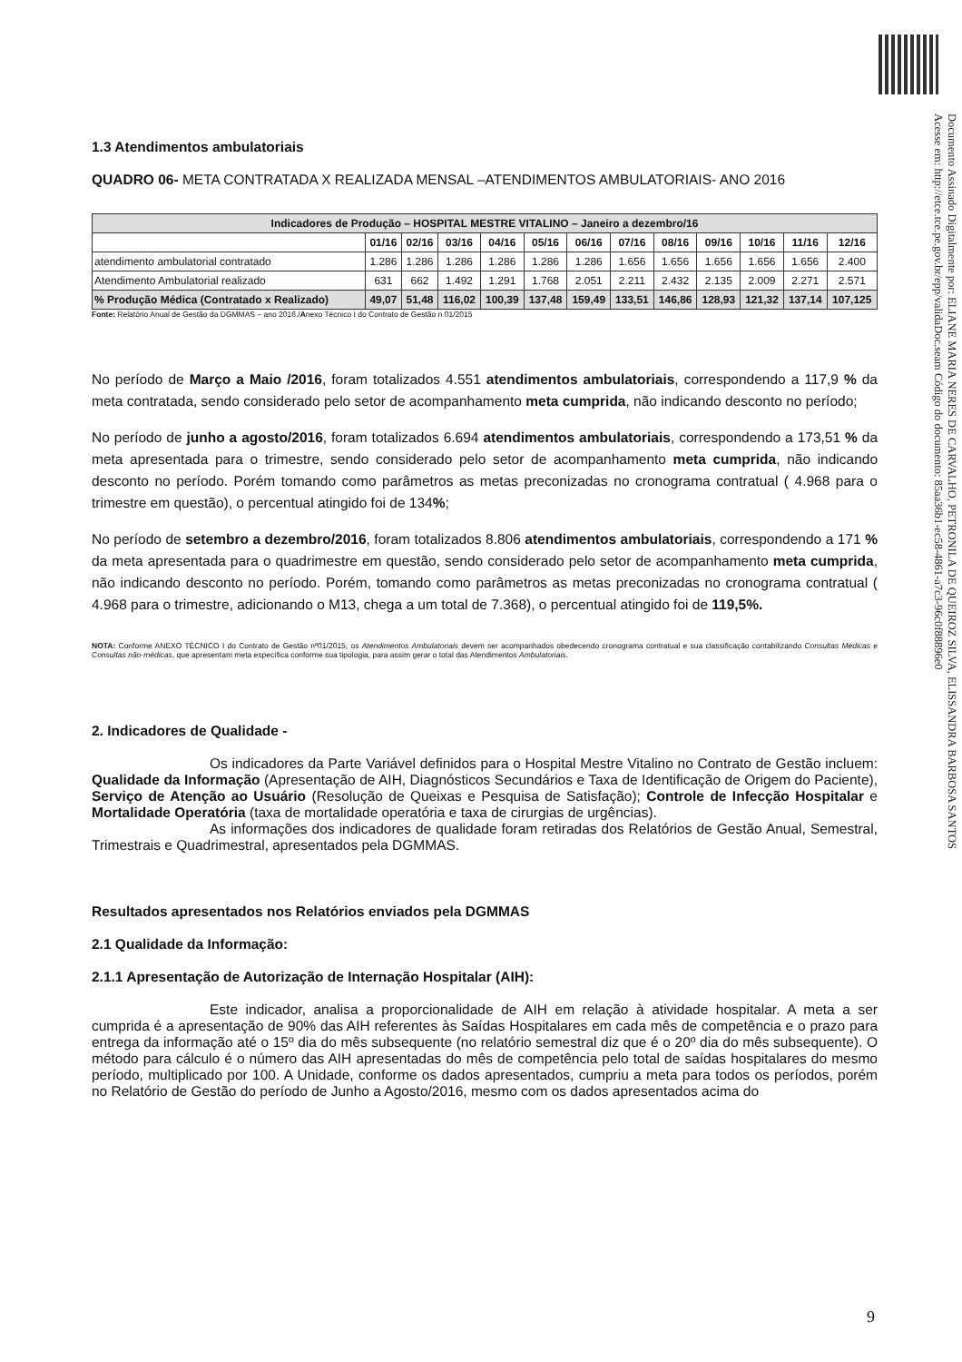Documento Assinado Digitalmente por: ELIANE MARIA NERES DE CARVALHO, PETRONILA DE QUEIROZ SILVA, ELISSANDRA BARBOSA SANTOS
Acesse em: http://etce.tce.pe.gov.br/epp/validaDoc.seam Código do documento: 85aa36b1-ec58-4861-a7c3-96c0f88896e0
1.3 Atendimentos ambulatoriais
QUADRO 06- META CONTRATADA X REALIZADA MENSAL –ATENDIMENTOS AMBULATORIAIS- ANO 2016
| Indicadores de Produção – HOSPITAL MESTRE VITALINO – Janeiro a dezembro/16 | | | | | | | | | | | | |
| --- | --- | --- | --- | --- | --- | --- | --- | --- | --- | --- | --- | --- |
| | 01/16 | 02/16 | 03/16 | 04/16 | 05/16 | 06/16 | 07/16 | 08/16 | 09/16 | 10/16 | 11/16 | 12/16 |
| atendimento ambulatorial contratado | 1.286 | 1.286 | 1.286 | 1.286 | 1.286 | 1.286 | 1.656 | 1.656 | 1.656 | 1.656 | 1.656 | 2.400 |
| Atendimento Ambulatorial realizado | 631 | 662 | 1.492 | 1.291 | 1.768 | 2.051 | 2.211 | 2.432 | 2.135 | 2.009 | 2.271 | 2.571 |
| % Produção Médica (Contratado x Realizado) | 49,07 | 51,48 | 116,02 | 100,39 | 137,48 | 159,49 | 133,51 | 146,86 | 128,93 | 121,32 | 137,14 | 107,125 |
Fonte: Relatório Anual de Gestão da DGMMAS – ano 2016./Anexo Técnico I do Contrato de Gestão n 01/2015
No período de Março a Maio /2016, foram totalizados 4.551 atendimentos ambulatoriais, correspondendo a 117,9 % da meta contratada, sendo considerado pelo setor de acompanhamento meta cumprida, não indicando desconto no período;
No período de junho a agosto/2016, foram totalizados 6.694 atendimentos ambulatoriais, correspondendo a 173,51 % da meta apresentada para o trimestre, sendo considerado pelo setor de acompanhamento meta cumprida, não indicando desconto no período. Porém tomando como parâmetros as metas preconizadas no cronograma contratual ( 4.968 para o trimestre em questão), o percentual atingido foi de 134%;
No período de setembro a dezembro/2016, foram totalizados 8.806 atendimentos ambulatoriais, correspondendo a 171 % da meta apresentada para o quadrimestre em questão, sendo considerado pelo setor de acompanhamento meta cumprida, não indicando desconto no período. Porém, tomando como parâmetros as metas preconizadas no cronograma contratual ( 4.968 para o trimestre, adicionando o M13, chega a um total de 7.368), o percentual atingido foi de 119,5%.
NOTA: Conforme ANEXO TÉCNICO I do Contrato de Gestão nº01/2015, os Atendimentos Ambulatoriais devem ser acompanhados obedecendo cronograma contratual e sua classificação contabilizando Consultas Médicas e Consultas não-médicas, que apresentam meta específica conforme sua tipologia, para assim gerar o total das Atendimentos Ambulatoriais.
2. Indicadores de Qualidade -
Os indicadores da Parte Variável definidos para o Hospital Mestre Vitalino no Contrato de Gestão incluem: Qualidade da Informação (Apresentação de AIH, Diagnósticos Secundários e Taxa de Identificação de Origem do Paciente), Serviço de Atenção ao Usuário (Resolução de Queixas e Pesquisa de Satisfação); Controle de Infecção Hospitalar e Mortalidade Operatória (taxa de mortalidade operatória e taxa de cirurgias de urgências).
As informações dos indicadores de qualidade foram retiradas dos Relatórios de Gestão Anual, Semestral, Trimestrais e Quadrimestral, apresentados pela DGMMAS.
Resultados apresentados nos Relatórios enviados pela DGMMAS
2.1 Qualidade da Informação:
2.1.1 Apresentação de Autorização de Internação Hospitalar (AIH):
Este indicador, analisa a proporcionalidade de AIH em relação à atividade hospitalar. A meta a ser cumprida é a apresentação de 90% das AIH referentes às Saídas Hospitalares em cada mês de competência e o prazo para entrega da informação até o 15º dia do mês subsequente (no relatório semestral diz que é o 20º dia do mês subsequente). O método para cálculo é o número das AIH apresentadas do mês de competência pelo total de saídas hospitalares do mesmo período, multiplicado por 100. A Unidade, conforme os dados apresentados, cumpriu a meta para todos os períodos, porém no Relatório de Gestão do período de Junho a Agosto/2016, mesmo com os dados apresentados acima do
9